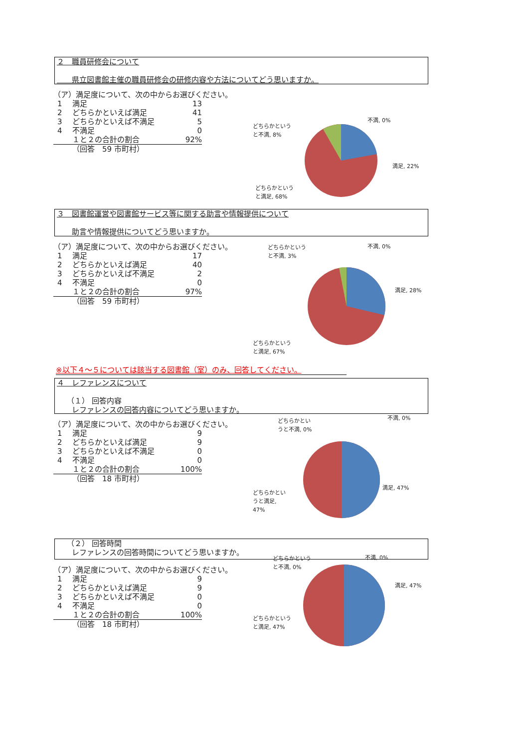２　職員研修会について
　　県立図書館主催の職員研修会の研修内容や方法についてどう思いますか。
（ア）満足度について、次の中からお選びください。
| 1 | 満足 | 13 |
| 2 | どちらかといえば満足 | 41 |
| 3 | どちらかといえば不満足 | 5 |
| 4 | 不満足 | 0 |
| | １と２の合計の割合 | 92% |
| | （回答 59 市町村） | |
不満, 0%
どちらかという
と不満, 8%
満足, 22%
どちらかという
と満足, 68%
３　図書館運営や図書館サービス等に関する助言や情報提供について
　　助言や情報提供についてどう思いますか。
（ア）満足度について、次の中からお選びください。
| 1 | 満足 | 17 |
| 2 | どちらかといえば満足 | 40 |
| 3 | どちらかといえば不満足 | 2 |
| 4 | 不満足 | 0 |
| | １と２の合計の割合 | 97% |
| | （回答 59 市町村） | |
どちらかという
と不満, 3%
不満, 0%
満足, 28%
どちらかという
と満足, 67%
※以下４～５については該当する図書館（室）のみ、回答してください。
４　レファレンスについて
　 （１） 回答内容
　　レファレンスの回答内容についてどう思いますか。
（ア）満足度について、次の中からお選びください。
| 1 | 満足 | 9 |
| 2 | どちらかといえば満足 | 9 |
| 3 | どちらかといえば不満足 | 0 |
| 4 | 不満足 | 0 |
| | １と２の合計の割合 | 100% |
| | （回答 18 市町村） | |
どちらかとい
うと不満, 0%
不満, 0%
満足, 47%
どちらかとい
うと満足,
47%
　 （２） 回答時間
　　レファレンスの回答時間についてどう思いますか。
（ア）満足度について、次の中からお選びください。
| 1 | 満足 | 9 |
| 2 | どちらかといえば満足 | 9 |
| 3 | どちらかといえば不満足 | 0 |
| 4 | 不満足 | 0 |
| | １と２の合計の割合 | 100% |
| | （回答 18 市町村） | |
どちらかという
と不満, 0%
不満, 0%
満足, 47%
どちらかという
と満足, 47%